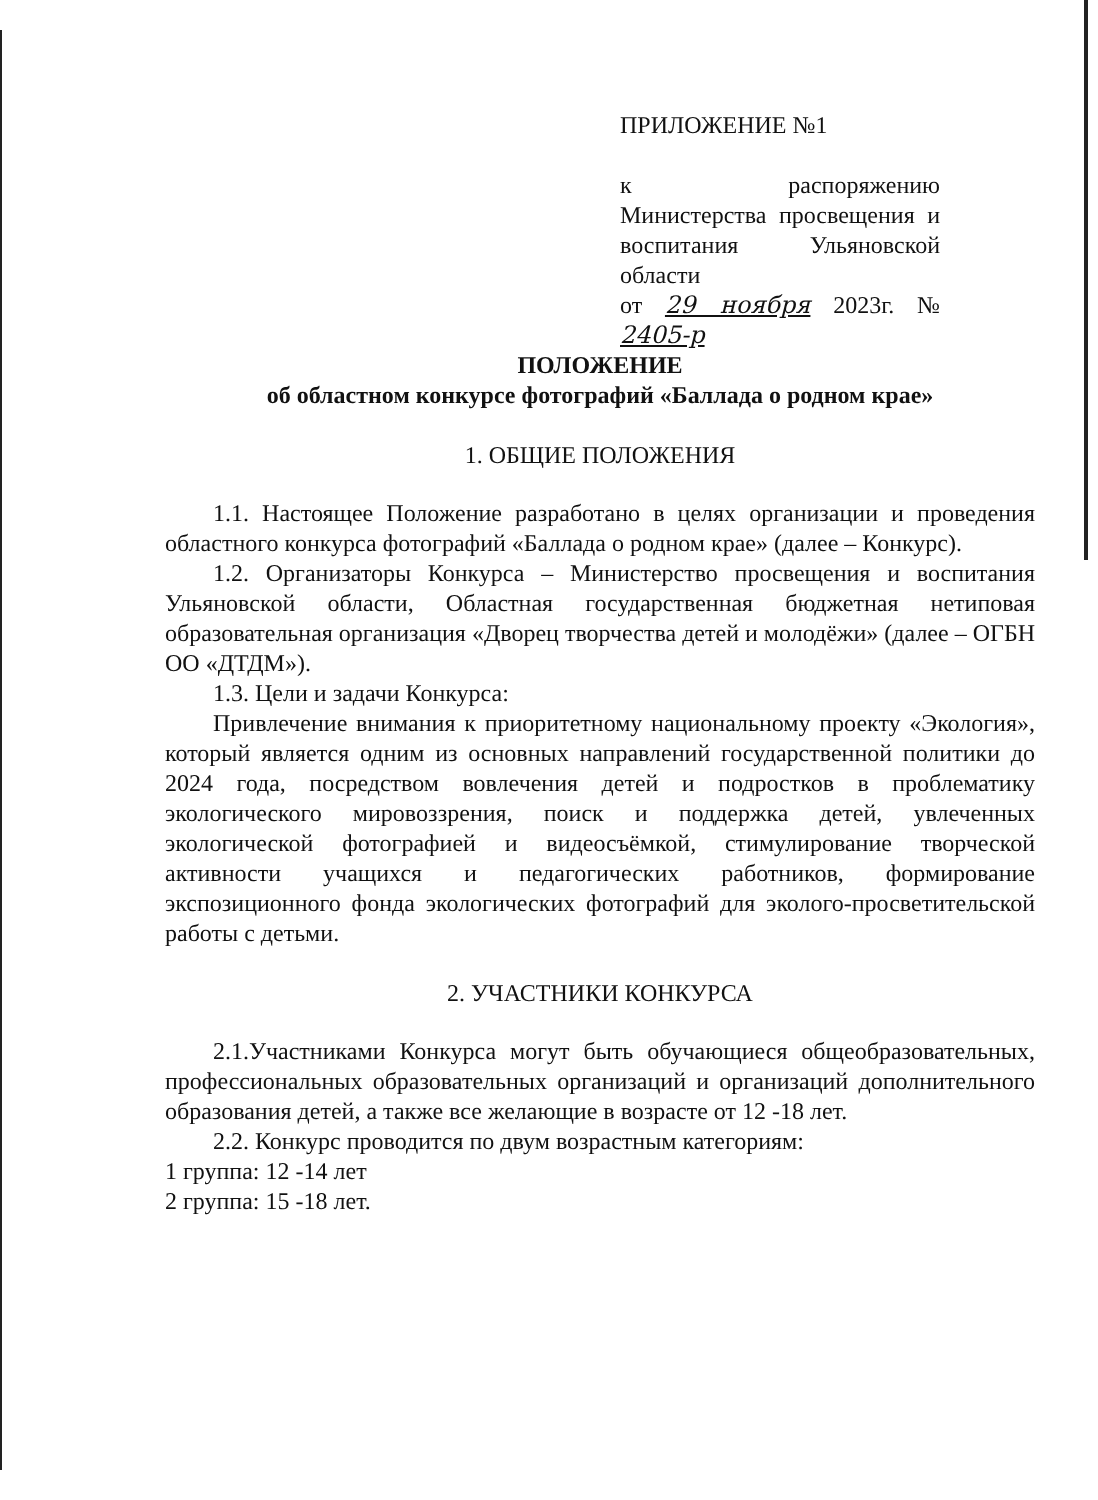ПРИЛОЖЕНИЕ №1
к распоряжению Министерства просвещения и воспитания Ульяновской области
от 29 ноября 2023г. № 2405-р
ПОЛОЖЕНИЕ
об областном конкурсе фотографий «Баллада о родном крае»
1. ОБЩИЕ ПОЛОЖЕНИЯ
1.1. Настоящее Положение разработано в целях организации и проведения областного конкурса фотографий «Баллада о родном крае» (далее – Конкурс).
1.2. Организаторы Конкурса – Министерство просвещения и воспитания Ульяновской области, Областная государственная бюджетная нетиповая образовательная организация «Дворец творчества детей и молодёжи» (далее – ОГБН ОО «ДТДМ»).
1.3. Цели и задачи Конкурса:
Привлечение внимания к приоритетному национальному проекту «Экология», который является одним из основных направлений государственной политики до 2024 года, посредством вовлечения детей и подростков в проблематику экологического мировоззрения, поиск и поддержка детей, увлеченных экологической фотографией и видеосъёмкой, стимулирование творческой активности учащихся и педагогических работников, формирование экспозиционного фонда экологических фотографий для эколого-просветительской работы с детьми.
2. УЧАСТНИКИ КОНКУРСА
2.1.Участниками Конкурса могут быть обучающиеся общеобразовательных, профессиональных образовательных организаций и организаций дополнительного образования детей, а также все желающие в возрасте от 12 -18 лет.
2.2. Конкурс проводится по двум возрастным категориям:
1 группа: 12 -14 лет
2 группа: 15 -18 лет.